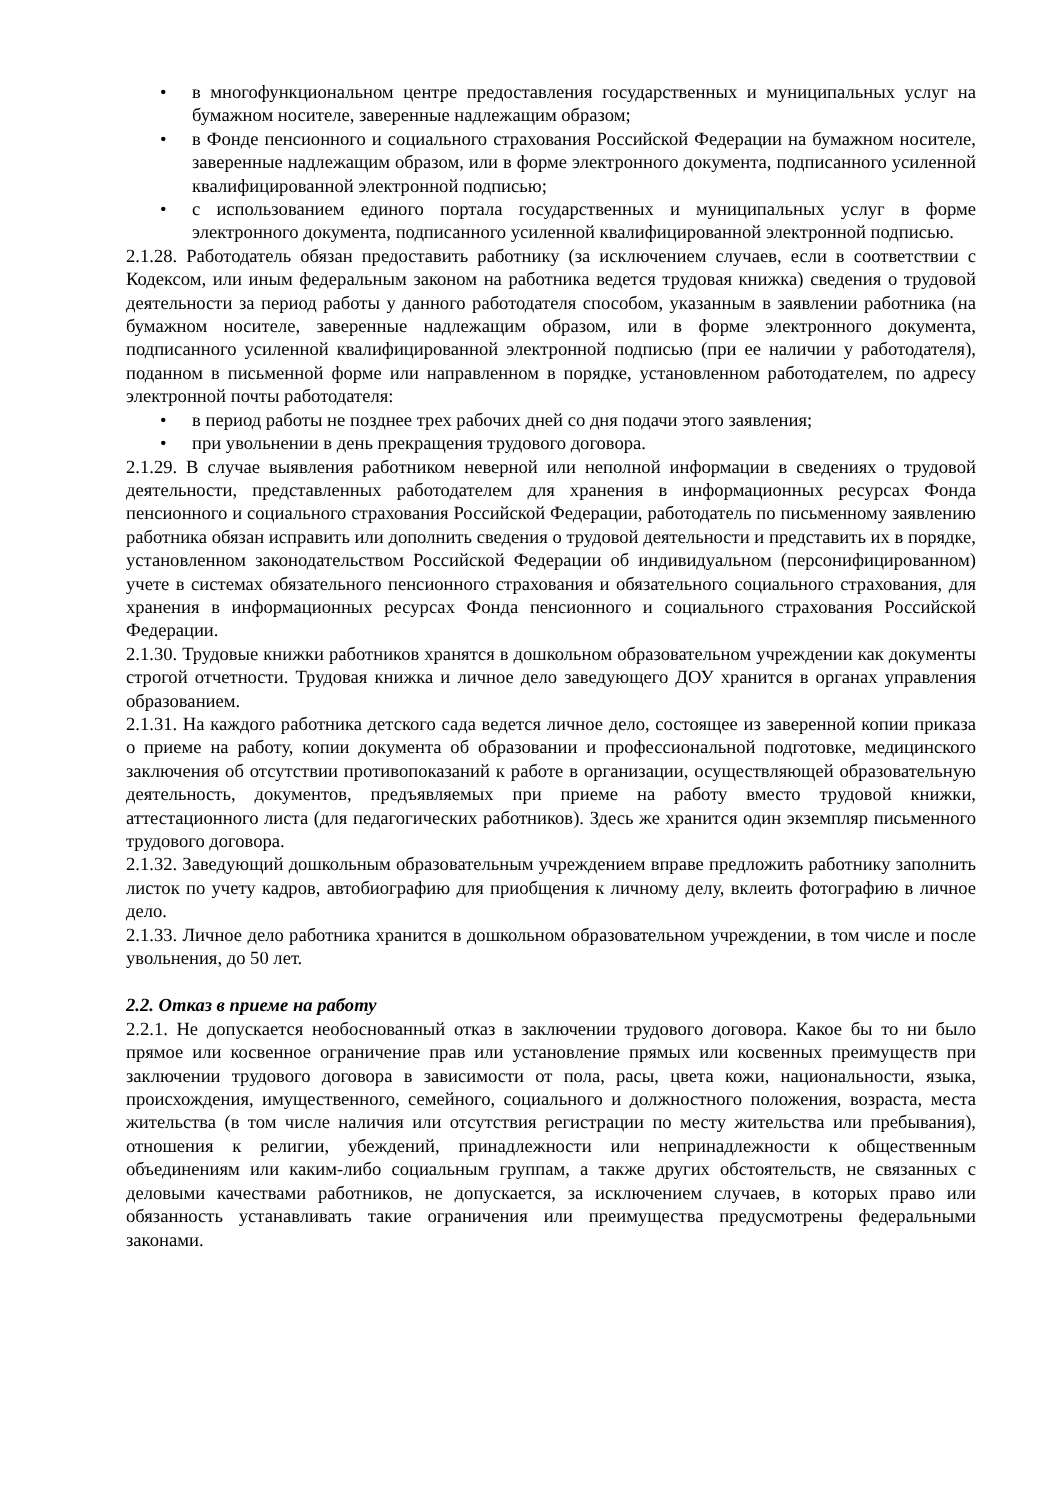• в многофункциональном центре предоставления государственных и муниципальных услуг на бумажном носителе, заверенные надлежащим образом;
• в Фонде пенсионного и социального страхования Российской Федерации на бумажном носителе, заверенные надлежащим образом, или в форме электронного документа, подписанного усиленной квалифицированной электронной подписью;
• с использованием единого портала государственных и муниципальных услуг в форме электронного документа, подписанного усиленной квалифицированной электронной подписью.
2.1.28. Работодатель обязан предоставить работнику (за исключением случаев, если в соответствии с Кодексом, или иным федеральным законом на работника ведется трудовая книжка) сведения о трудовой деятельности за период работы у данного работодателя способом, указанным в заявлении работника (на бумажном носителе, заверенные надлежащим образом, или в форме электронного документа, подписанного усиленной квалифицированной электронной подписью (при ее наличии у работодателя), поданном в письменной форме или направленном в порядке, установленном работодателем, по адресу электронной почты работодателя:
• в период работы не позднее трех рабочих дней со дня подачи этого заявления;
• при увольнении в день прекращения трудового договора.
2.1.29. В случае выявления работником неверной или неполной информации в сведениях о трудовой деятельности, представленных работодателем для хранения в информационных ресурсах Фонда пенсионного и социального страхования Российской Федерации, работодатель по письменному заявлению работника обязан исправить или дополнить сведения о трудовой деятельности и представить их в порядке, установленном законодательством Российской Федерации об индивидуальном (персонифицированном) учете в системах обязательного пенсионного страхования и обязательного социального страхования, для хранения в информационных ресурсах Фонда пенсионного и социального страхования Российской Федерации.
2.1.30. Трудовые книжки работников хранятся в дошкольном образовательном учреждении как документы строгой отчетности. Трудовая книжка и личное дело заведующего ДОУ хранится в органах управления образованием.
2.1.31. На каждого работника детского сада ведется личное дело, состоящее из заверенной копии приказа о приеме на работу, копии документа об образовании и профессиональной подготовке, медицинского заключения об отсутствии противопоказаний к работе в организации, осуществляющей образовательную деятельность, документов, предъявляемых при приеме на работу вместо трудовой книжки, аттестационного листа (для педагогических работников). Здесь же хранится один экземпляр письменного трудового договора.
2.1.32. Заведующий дошкольным образовательным учреждением вправе предложить работнику заполнить листок по учету кадров, автобиографию для приобщения к личному делу, вклеить фотографию в личное дело.
2.1.33. Личное дело работника хранится в дошкольном образовательном учреждении, в том числе и после увольнения, до 50 лет.
2.2. Отказ в приеме на работу
2.2.1. Не допускается необоснованный отказ в заключении трудового договора. Какое бы то ни было прямое или косвенное ограничение прав или установление прямых или косвенных преимуществ при заключении трудового договора в зависимости от пола, расы, цвета кожи, национальности, языка, происхождения, имущественного, семейного, социального и должностного положения, возраста, места жительства (в том числе наличия или отсутствия регистрации по месту жительства или пребывания), отношения к религии, убеждений, принадлежности или непринадлежности к общественным объединениям или каким-либо социальным группам, а также других обстоятельств, не связанных с деловыми качествами работников, не допускается, за исключением случаев, в которых право или обязанность устанавливать такие ограничения или преимущества предусмотрены федеральными законами.